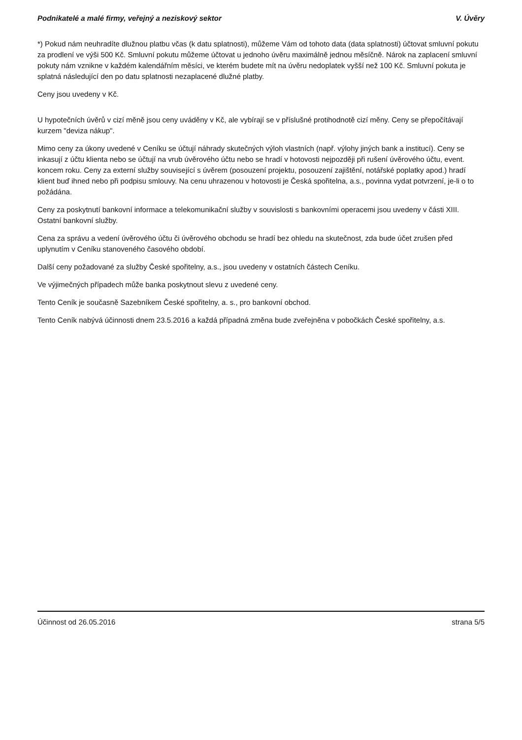Podnikatelé a malé firmy, veřejný a neziskový sektor V. Úvěry
*) Pokud nám neuhradíte dlužnou platbu včas (k datu splatnosti), můžeme Vám od tohoto data (data splatnosti) účtovat smluvní pokutu za prodlení ve výši 500 Kč. Smluvní pokutu můžeme účtovat u jednoho úvěru maximálně jednou měsíčně. Nárok na zaplacení smluvní pokuty nám vznikne v každém kalendářním měsíci, ve kterém budete mít na úvěru nedoplatek vyšší než 100 Kč. Smluvní pokuta je splatná následující den po datu splatnosti nezaplacené dlužné platby.
Ceny jsou uvedeny v Kč.
U hypotečních úvěrů v cizí měně jsou ceny uváděny v Kč, ale vybírají se v příslušné protihodnotě cizí měny. Ceny se přepočítávají kurzem "deviza nákup".
Mimo ceny za úkony uvedené v Ceníku se účtují náhrady skutečných výloh vlastních (např. výlohy jiných bank a institucí). Ceny se inkasují z účtu klienta nebo se účtují na vrub úvěrového účtu nebo se hradí v hotovosti nejpozději při rušení úvěrového účtu, event. koncem roku. Ceny za externí služby související s úvěrem (posouzení projektu, posouzení zajištění, notářské poplatky apod.) hradí klient buď ihned nebo při podpisu smlouvy. Na cenu uhrazenou v hotovosti je Česká spořitelna, a.s., povinna vydat potvrzení, je-li o to požádána.
Ceny za poskytnutí bankovní informace a telekomunikační služby v souvislosti s bankovními operacemi jsou uvedeny v části XIII. Ostatní bankovní služby.
Cena za správu a vedení úvěrového účtu či úvěrového obchodu se hradí bez ohledu na skutečnost, zda bude účet zrušen před uplynutím v Ceníku stanoveného časového období.
Další ceny požadované za služby České spořitelny, a.s., jsou uvedeny v ostatních částech Ceníku.
Ve výjimečných případech může banka poskytnout slevu z uvedené ceny.
Tento Ceník je současně Sazebníkem České spořitelny, a. s., pro bankovní obchod.
Tento Ceník nabývá účinnosti dnem 23.5.2016 a každá případná změna bude zveřejněna v pobočkách České spořitelny, a.s.
Účinnost od 26.05.2016 strana 5/5